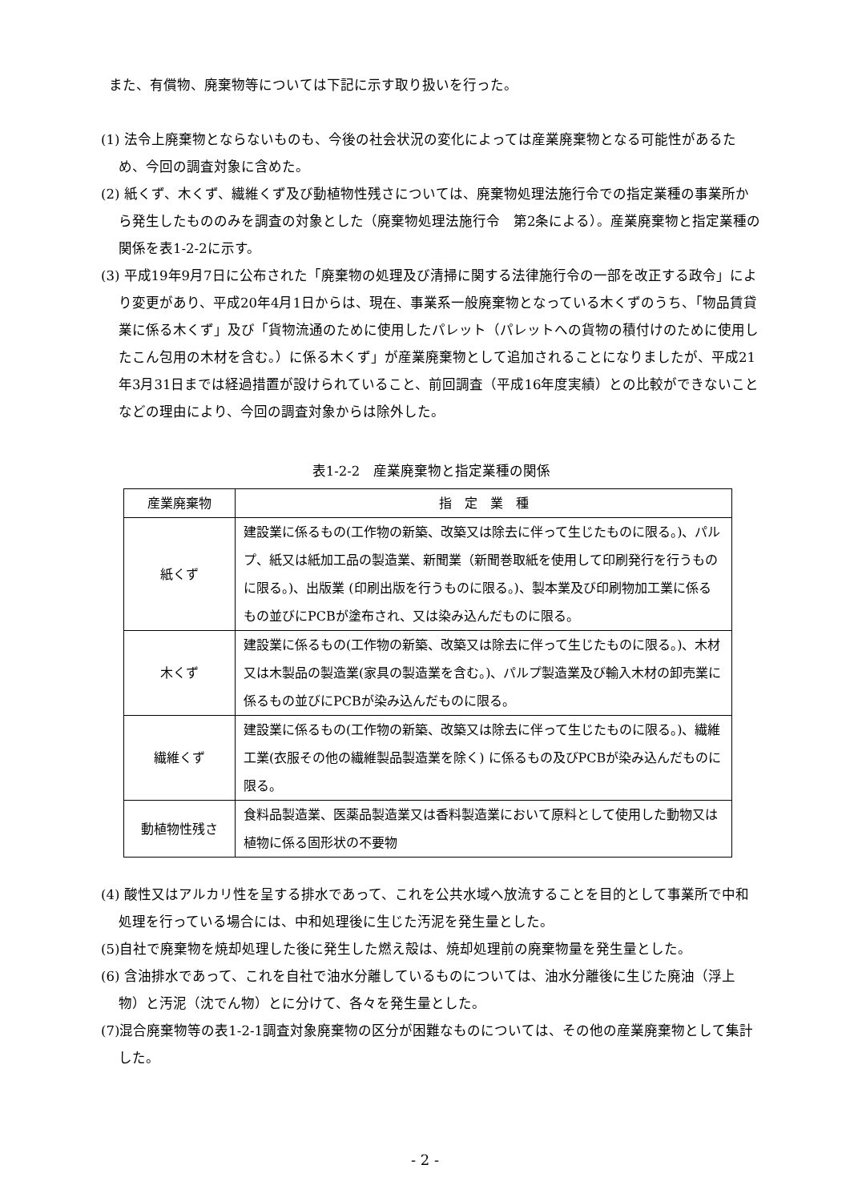また、有償物、廃棄物等については下記に示す取り扱いを行った。
(1) 法令上廃棄物とならないものも、今後の社会状況の変化によっては産業廃棄物となる可能性があるため、今回の調査対象に含めた。
(2) 紙くず、木くず、繊維くず及び動植物性残さについては、廃棄物処理法施行令での指定業種の事業所から発生したもののみを調査の対象とした（廃棄物処理法施行令　第2条による）。産業廃棄物と指定業種の関係を表1-2-2に示す。
(3) 平成19年9月7日に公布された「廃棄物の処理及び清掃に関する法律施行令の一部を改正する政令」により変更があり、平成20年4月1日からは、現在、事業系一般廃棄物となっている木くずのうち、「物品賃貸業に係る木くず」及び「貨物流通のために使用したパレット（パレットへの貨物の積付けのために使用したこん包用の木材を含む。）に係る木くず」が産業廃棄物として追加されることになりましたが、平成21年3月31日までは経過措置が設けられていること、前回調査（平成16年度実績）との比較ができないことなどの理由により、今回の調査対象からは除外した。
表1-2-2　産業廃棄物と指定業種の関係
| 産業廃棄物 | 指 定 業 種 |
| --- | --- |
| 紙くず | 建設業に係るもの(工作物の新築、改築又は除去に伴って生じたものに限る。)、パルプ、紙又は紙加工品の製造業、新聞業（新聞巻取紙を使用して印刷発行を行うものに限る。)、出版業 (印刷出版を行うものに限る。)、製本業及び印刷物加工業に係るもの並びにPCBが塗布され、又は染み込んだものに限る。 |
| 木くず | 建設業に係るもの(工作物の新築、改築又は除去に伴って生じたものに限る。)、木材又は木製品の製造業(家具の製造業を含む。)、パルプ製造業及び輸入木材の卸売業に係るもの並びにPCBが染み込んだものに限る。 |
| 繊維くず | 建設業に係るもの(工作物の新築、改築又は除去に伴って生じたものに限る。)、繊維工業(衣服その他の繊維製品製造業を除く) に係るもの及びPCBが染み込んだものに限る。 |
| 動植物性残さ | 食料品製造業、医薬品製造業又は香料製造業において原料として使用した動物又は植物に係る固形状の不要物 |
(4) 酸性又はアルカリ性を呈する排水であって、これを公共水域へ放流することを目的として事業所で中和処理を行っている場合には、中和処理後に生じた汚泥を発生量とした。
(5)自社で廃棄物を焼却処理した後に発生した燃え殻は、焼却処理前の廃棄物量を発生量とした。
(6) 含油排水であって、これを自社で油水分離しているものについては、油水分離後に生じた廃油（浮上物）と汚泥（沈でん物）とに分けて、各々を発生量とした。
(7)混合廃棄物等の表1-2-1調査対象廃棄物の区分が困難なものについては、その他の産業廃棄物として集計した。
- 2 -